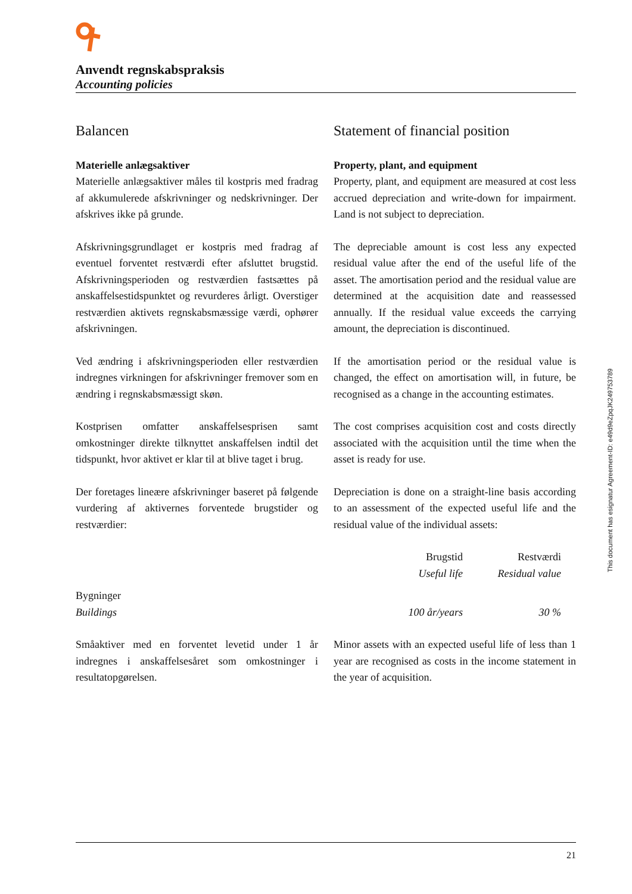Anvendt regnskabspraksis
Accounting policies
Balancen Statement of financial position
Materielle anlægsaktiver
Materielle anlægsaktiver måles til kostpris med fradrag af akkumulerede afskrivninger og nedskrivninger. Der afskrives ikke på grunde.
Property, plant, and equipment
Property, plant, and equipment are measured at cost less accrued depreciation and write-down for impairment. Land is not subject to depreciation.
Afskrivningsgrundlaget er kostpris med fradrag af eventuel forventet restværdi efter afsluttet brugstid. Afskrivningsperioden og restværdien fastsættes på anskaffelsestidspunktet og revurderes årligt. Overstiger restværdien aktivets regnskabsmæssige værdi, ophører afskrivningen.
The depreciable amount is cost less any expected residual value after the end of the useful life of the asset. The amortisation period and the residual value are determined at the acquisition date and reassessed annually. If the residual value exceeds the carrying amount, the depreciation is discontinued.
Ved ændring i afskrivningsperioden eller restværdien indregnes virkningen for afskrivninger fremover som en ændring i regnskabsmæssigt skøn.
If the amortisation period or the residual value is changed, the effect on amortisation will, in future, be recognised as a change in the accounting estimates.
Kostprisen omfatter anskaffelsesprisen samt omkostninger direkte tilknyttet anskaffelsen indtil det tidspunkt, hvor aktivet er klar til at blive taget i brug.
The cost comprises acquisition cost and costs directly associated with the acquisition until the time when the asset is ready for use.
Der foretages lineære afskrivninger baseret på følgende vurdering af aktivernes forventede brugstider og restværdier:
Depreciation is done on a straight-line basis according to an assessment of the expected useful life and the residual value of the individual assets:
| | Brugstid Useful life | Restværdi Residual value |
| --- | --- | --- |
| Bygninger Buildings | 100 år/years | 30 % |
Småaktiver med en forventet levetid under 1 år indregnes i anskaffelsesåret som omkostninger i resultatopgørelsen.
Minor assets with an expected useful life of less than 1 year are recognised as costs in the income statement in the year of acquisition.
This document has esignatur Agreement-ID: e49d9eZpqJK249753789
21